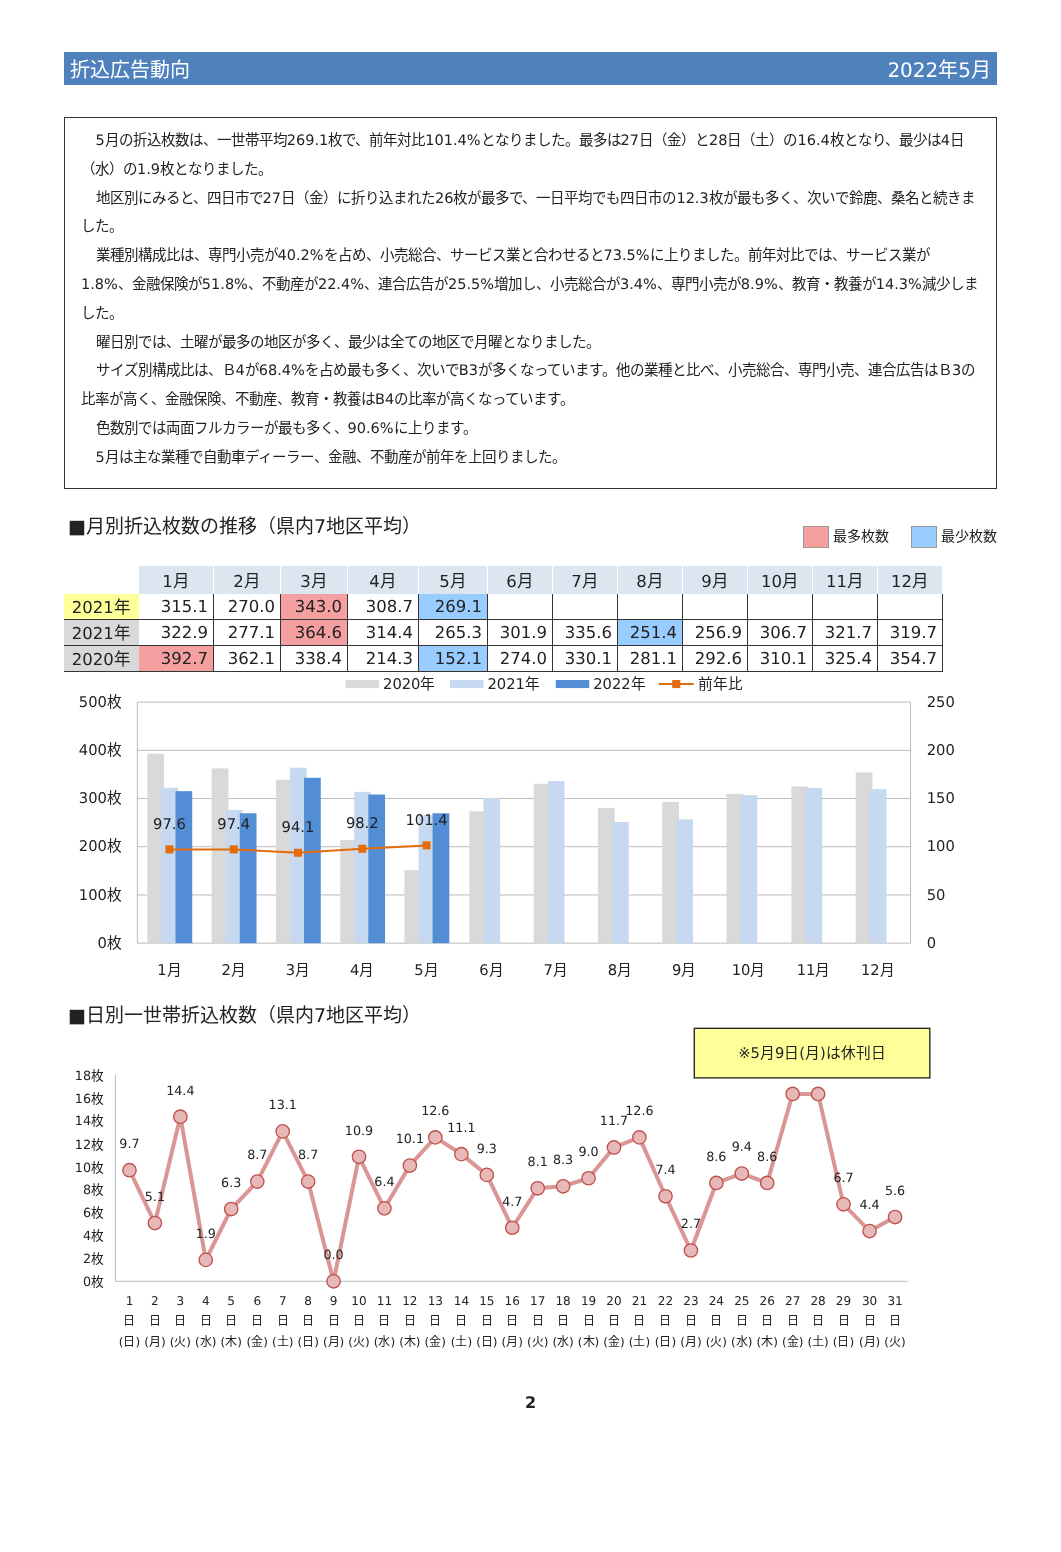折込広告動向 2022年5月
5月の折込枚数は、一世帯平均269.1枚で、前年対比101.4%となりました。最多は27日（金）と28日（土）の16.4枚となり、最少は4日（水）の1.9枚となりました。
地区別にみると、四日市で27日（金）に折り込まれた26枚が最多で、一日平均でも四日市の12.3枚が最も多く、次いで鈴鹿、桑名と続きました。
業種別構成比は、専門小売が40.2%を占め、小売総合、サービス業と合わせると73.5%に上りました。前年対比では、サービス業が1.8%、金融保険が51.8%、不動産が22.4%、連合広告が25.5%増加し、小売総合が3.4%、専門小売が8.9%、教育・教養が14.3%減少しました。
曜日別では、土曜が最多の地区が多く、最少は全ての地区で月曜となりました。
サイズ別構成比は、Ｂ4が68.4%を占め最も多く、次いでB3が多くなっています。他の業種と比べ、小売総合、専門小売、連合広告はＢ3の比率が高く、金融保険、不動産、教育・教養はB4の比率が高くなっています。
色数別では両面フルカラーが最も多く、90.6%に上ります。
5月は主な業種で自動車ディーラー、金融、不動産が前年を上回りました。
■月別折込枚数の推移（県内7地区平均） 最多枚数 最少枚数
| | 1月 | 2月 | 3月 | 4月 | 5月 | 6月 | 7月 | 8月 | 9月 | 10月 | 11月 | 12月 |
| --- | --- | --- | --- | --- | --- | --- | --- | --- | --- | --- | --- | --- |
| 2021年 | 315.1 | 270.0 | 343.0 | 308.7 | 269.1 | | | | | | | |
| 2021年 | 322.9 | 277.1 | 364.6 | 314.4 | 265.3 | 301.9 | 335.6 | 251.4 | 256.9 | 306.7 | 321.7 | 319.7 |
| 2020年 | 392.7 | 362.1 | 338.4 | 214.3 | 152.1 | 274.0 | 330.1 | 281.1 | 292.6 | 310.1 | 325.4 | 354.7 |
2020年
2021年
2022年
前年比
500枚
400枚
300枚
200枚
100枚
0枚
250
200
150
100
50
0
97.6
97.4
94.1
98.2
101.4
1月
2月
3月
4月
5月
6月
7月
8月
9月
10月
11月
12月
■日別一世帯折込枚数（県内7地区平均）
※5月9日(月)は休刊日
18枚
16枚
14枚
12枚
10枚
8枚
6枚
4枚
2枚
0枚
9.7
5.1
14.4
1.9
6.3
8.7
13.1
8.7
0.0
10.9
6.4
10.1
12.6
11.1
9.3
4.7
8.1
8.3
9.0
11.7
12.6
7.4
2.7
8.6
9.4
8.6
6.7
4.4
5.6
1 日 (日)
2 日 (月)
3 日 (火)
4 日 (水)
5 日 (木)
6 日 (金)
7 日 (土)
8 日 (日)
9 日 (月)
10 日 (火)
11 日 (水)
12 日 (木)
13 日 (金)
14 日 (土)
15 日 (日)
16 日 (月)
17 日 (火)
18 日 (水)
19 日 (木)
20 日 (金)
21 日 (土)
22 日 (日)
23 日 (月)
24 日 (火)
25 日 (水)
26 日 (木)
27 日 (金)
28 日 (土)
29 日 (日)
30 日 (月)
31 日 (火)
2